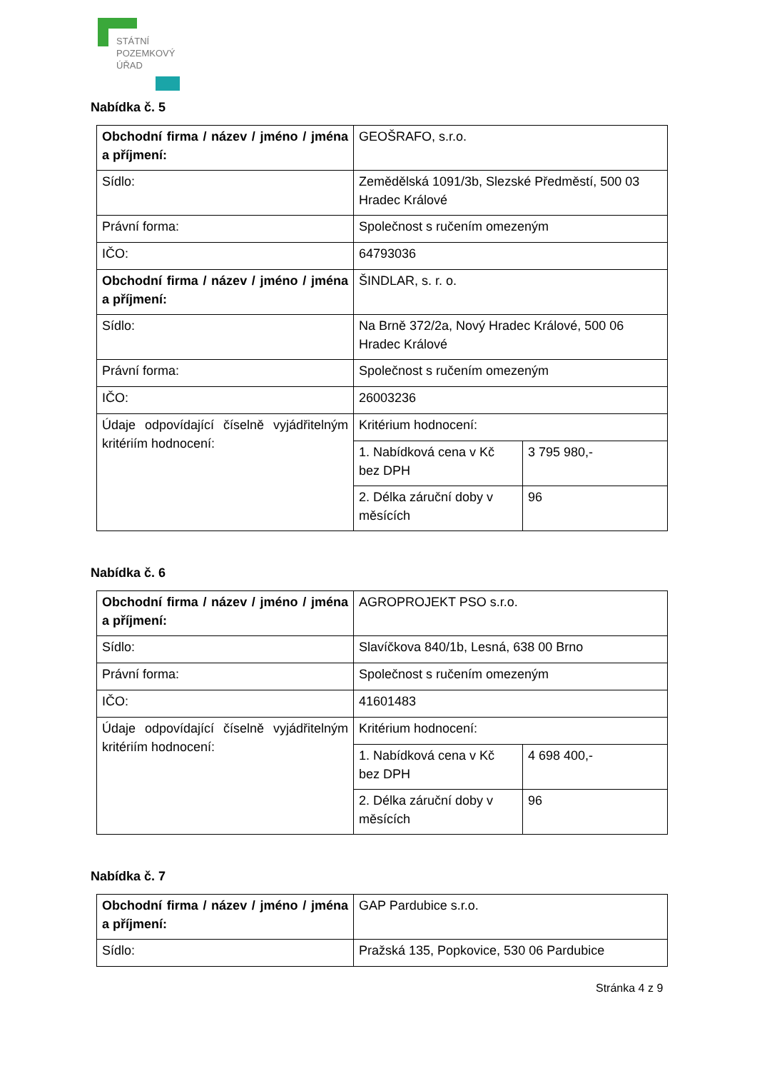STÁTNÍ
POZEMKOVÝ
ÚŘAD
Nabídka č. 5
| Obchodní firma / název / jméno / jména a příjmení: | GEOŠRAFO, s.r.o. | |
| Sídlo: | Zemědělská 1091/3b, Slezské Předměstí, 500 03 Hradec Králové | |
| Právní forma: | Společnost s ručením omezeným | |
| IČO: | 64793036 | |
| Obchodní firma / název / jméno / jména a příjmení: | ŠINDLAR, s. r. o. | |
| Sídlo: | Na Brně 372/2a, Nový Hradec Králové, 500 06 Hradec Králové | |
| Právní forma: | Společnost s ručením omezeným | |
| IČO: | 26003236 | |
| Údaje odpovídající číselně vyjádřitelným kritériím hodnocení: | Kritérium hodnocení: | |
| | 1. Nabídková cena v Kč bez DPH | 3 795 980,- |
| | 2. Délka záruční doby v měsících | 96 |
Nabídka č. 6
| Obchodní firma / název / jméno / jména a příjmení: | AGROPROJEKT PSO s.r.o. | |
| Sídlo: | Slavíčkova 840/1b, Lesná, 638 00 Brno | |
| Právní forma: | Společnost s ručením omezeným | |
| IČO: | 41601483 | |
| Údaje odpovídající číselně vyjádřitelným kritériím hodnocení: | Kritérium hodnocení: | |
| | 1. Nabídková cena v Kč bez DPH | 4 698 400,- |
| | 2. Délka záruční doby v měsících | 96 |
Nabídka č. 7
| Obchodní firma / název / jméno / jména a příjmení: | GAP Pardubice s.r.o. |
| Sídlo: | Pražská 135, Popkovice, 530 06 Pardubice |
Stránka 4 z 9